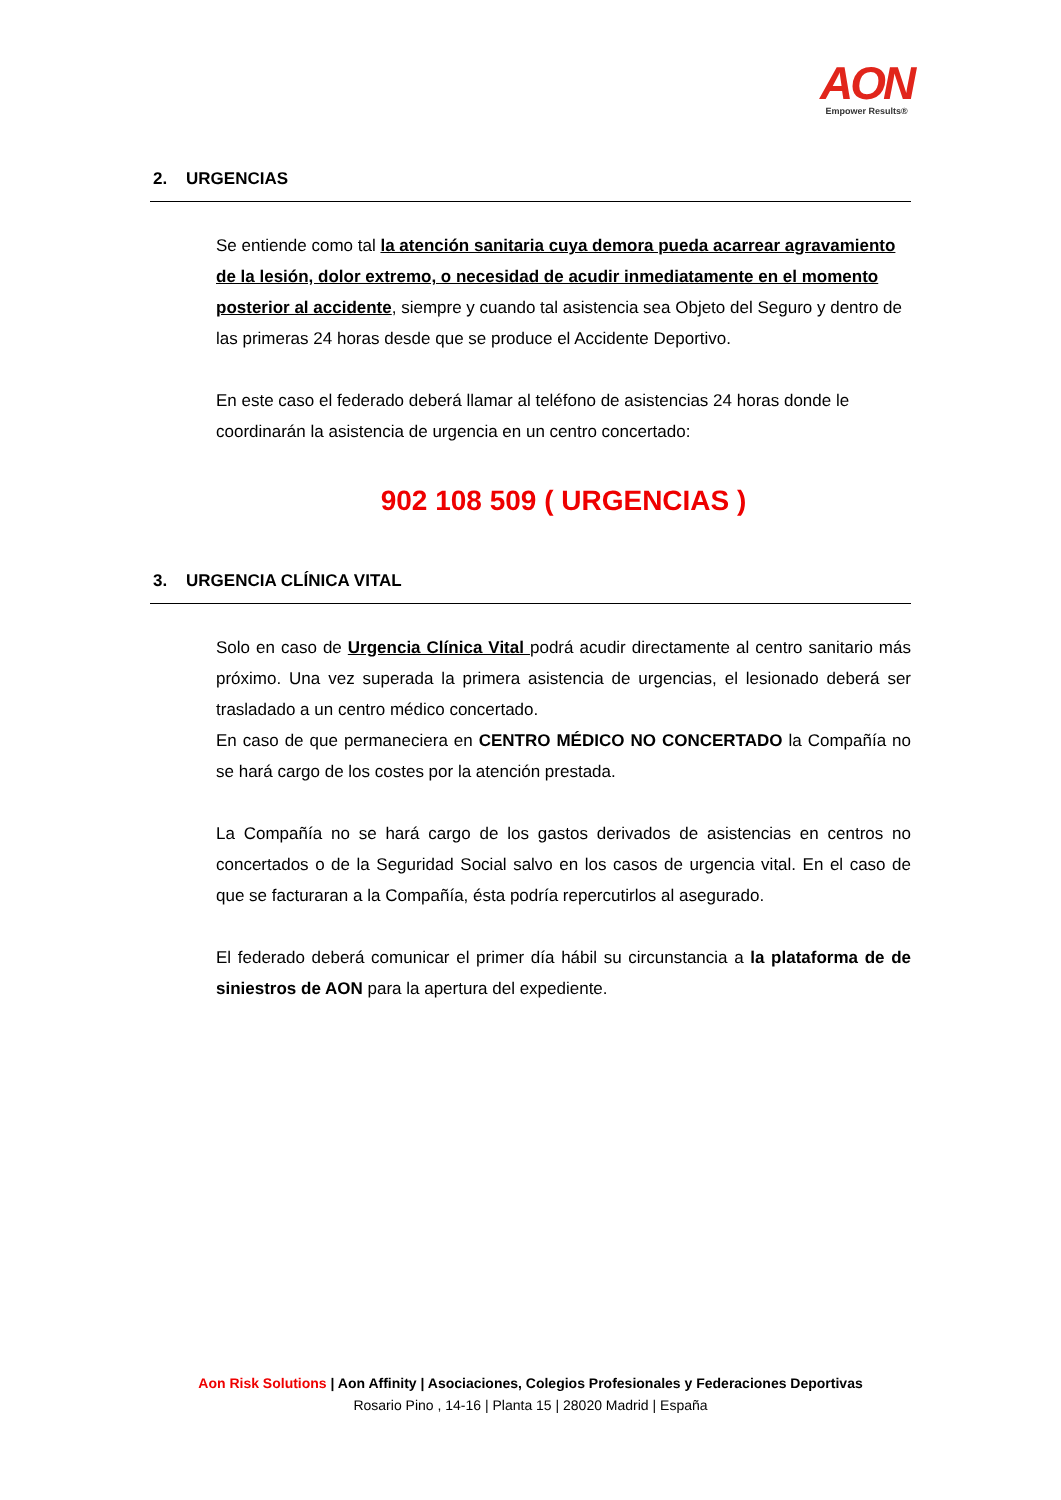AON
Empower Results®
2. URGENCIAS
Se entiende como tal la atención sanitaria cuya demora pueda acarrear agravamiento de la lesión, dolor extremo, o necesidad de acudir inmediatamente en el momento posterior al accidente, siempre y cuando tal asistencia sea Objeto del Seguro y dentro de las primeras 24 horas desde que se produce el Accidente Deportivo.
En este caso el federado deberá llamar al teléfono de asistencias 24 horas donde le coordinarán la asistencia de urgencia en un centro concertado:
902 108 509 ( URGENCIAS )
3. URGENCIA CLÍNICA VITAL
Solo en caso de Urgencia Clínica Vital podrá acudir directamente al centro sanitario más próximo. Una vez superada la primera asistencia de urgencias, el lesionado deberá ser trasladado a un centro médico concertado.
En caso de que permaneciera en CENTRO MÉDICO NO CONCERTADO la Compañía no se hará cargo de los costes por la atención prestada.
La Compañía no se hará cargo de los gastos derivados de asistencias en centros no concertados o de la Seguridad Social salvo en los casos de urgencia vital. En el caso de que se facturaran a la Compañía, ésta podría repercutirlos al asegurado.
El federado deberá comunicar el primer día hábil su circunstancia a la plataforma de de siniestros de AON para la apertura del expediente.
Aon Risk Solutions | Aon Affinity | Asociaciones, Colegios Profesionales y Federaciones Deportivas
Rosario Pino , 14-16 | Planta 15 | 28020 Madrid | España